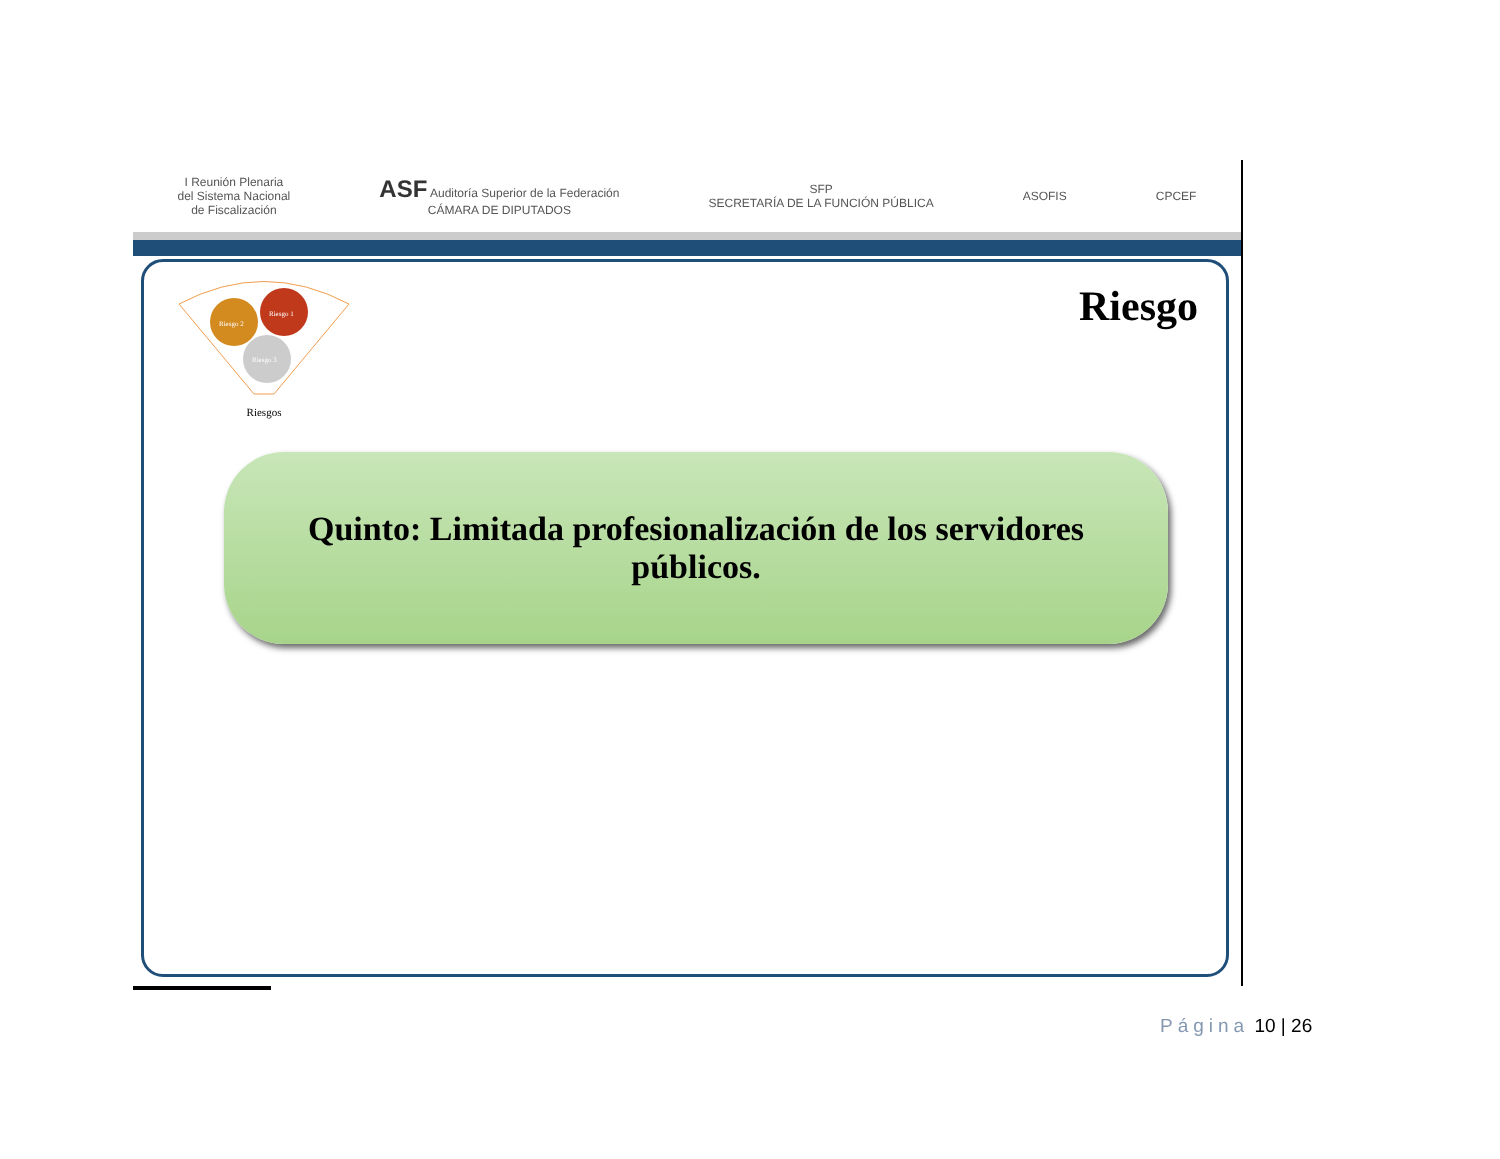I Reunión Plenaria
del Sistema Nacional
de Fiscalización
ASF Auditoría Superior de la Federación
CÁMARA DE DIPUTADOS
SFP
SECRETARÍA DE LA FUNCIÓN PÚBLICA
ASOFIS CPCEF
Riesgo 2
Riesgo 1
Riesgo 3
Riesgos
Riesgo
Quinto: Limitada profesionalización de los servidores
públicos.
Página 10 | 26